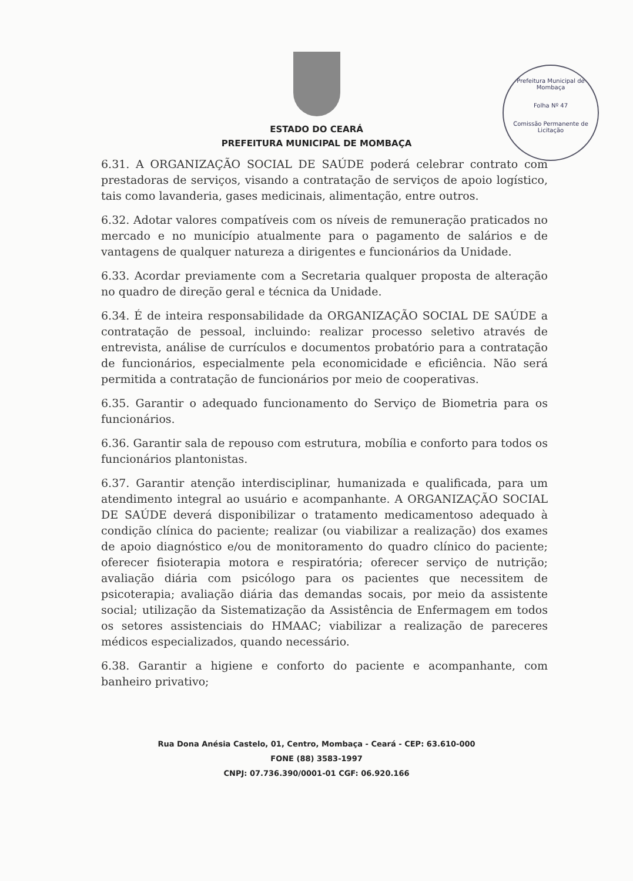ESTADO DO CEARÁ
PREFEITURA MUNICIPAL DE MOMBAÇA
Prefeitura Municipal de Mombaça
Folha Nº 47
Comissão Permanente de Licitação
6.31. A ORGANIZAÇÃO SOCIAL DE SAÚDE poderá celebrar contrato com prestadoras de serviços, visando a contratação de serviços de apoio logístico, tais como lavanderia, gases medicinais, alimentação, entre outros.
6.32. Adotar valores compatíveis com os níveis de remuneração praticados no mercado e no município atualmente para o pagamento de salários e de vantagens de qualquer natureza a dirigentes e funcionários da Unidade.
6.33. Acordar previamente com a Secretaria qualquer proposta de alteração no quadro de direção geral e técnica da Unidade.
6.34. É de inteira responsabilidade da ORGANIZAÇÃO SOCIAL DE SAÚDE a contratação de pessoal, incluindo: realizar processo seletivo através de entrevista, análise de currículos e documentos probatório para a contratação de funcionários, especialmente pela economicidade e eficiência. Não será permitida a contratação de funcionários por meio de cooperativas.
6.35. Garantir o adequado funcionamento do Serviço de Biometria para os funcionários.
6.36. Garantir sala de repouso com estrutura, mobília e conforto para todos os funcionários plantonistas.
6.37. Garantir atenção interdisciplinar, humanizada e qualificada, para um atendimento integral ao usuário e acompanhante. A ORGANIZAÇÃO SOCIAL DE SAÚDE deverá disponibilizar o tratamento medicamentoso adequado à condição clínica do paciente; realizar (ou viabilizar a realização) dos exames de apoio diagnóstico e/ou de monitoramento do quadro clínico do paciente; oferecer fisioterapia motora e respiratória; oferecer serviço de nutrição; avaliação diária com psicólogo para os pacientes que necessitem de psicoterapia; avaliação diária das demandas socais, por meio da assistente social; utilização da Sistematização da Assistência de Enfermagem em todos os setores assistenciais do HMAAC; viabilizar a realização de pareceres médicos especializados, quando necessário.
6.38. Garantir a higiene e conforto do paciente e acompanhante, com banheiro privativo;
Rua Dona Anésia Castelo, 01, Centro, Mombaça - Ceará - CEP: 63.610-000
FONE (88) 3583-1997
CNPJ: 07.736.390/0001-01 CGF: 06.920.166